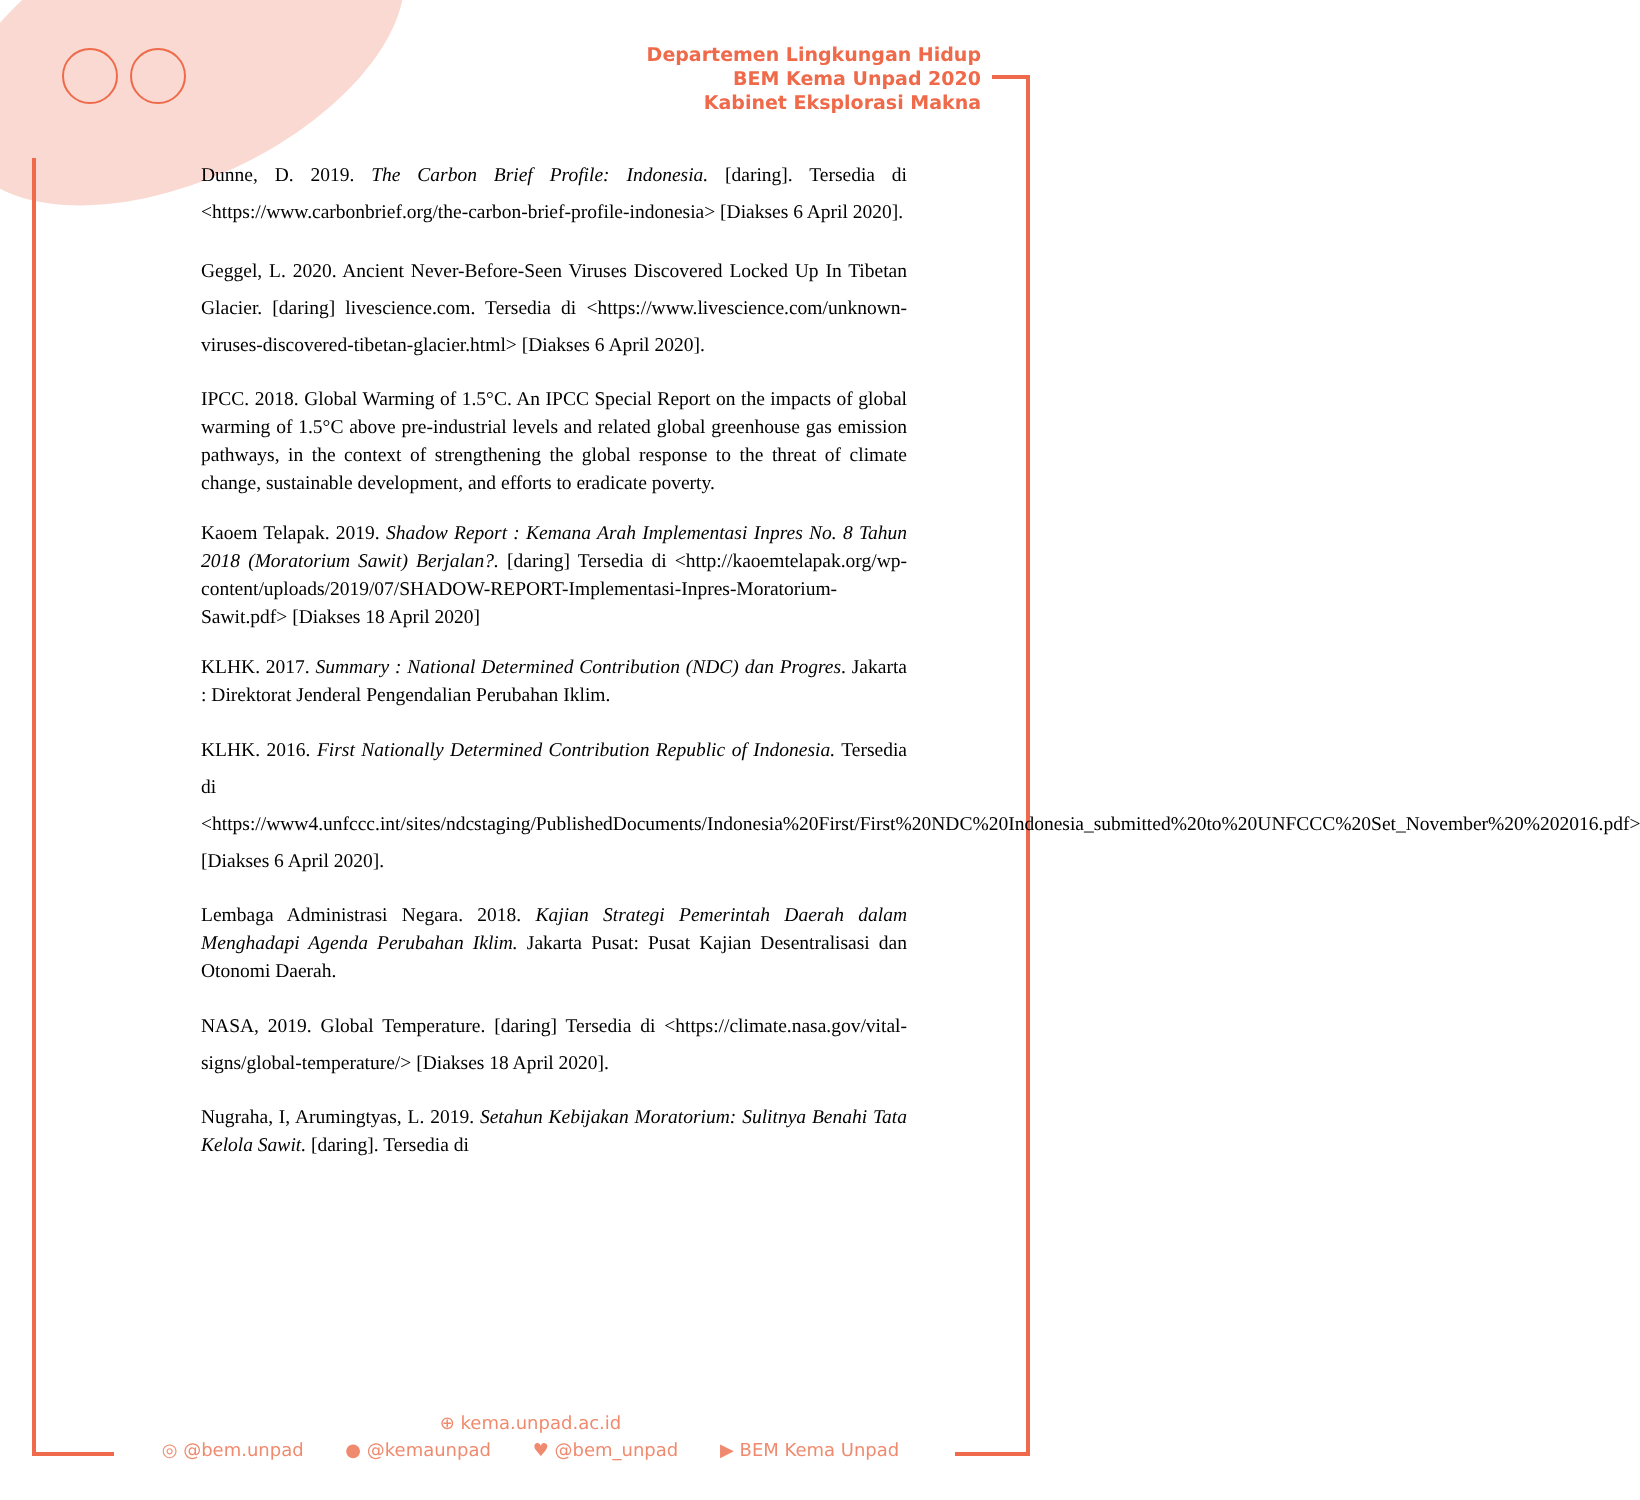Departemen Lingkungan Hidup
BEM Kema Unpad 2020
Kabinet Eksplorasi Makna
Dunne, D. 2019. The Carbon Brief Profile: Indonesia. [daring]. Tersedia di <https://www.carbonbrief.org/the-carbon-brief-profile-indonesia> [Diakses 6 April 2020].
Geggel, L. 2020. Ancient Never-Before-Seen Viruses Discovered Locked Up In Tibetan Glacier. [daring] livescience.com. Tersedia di <https://www.livescience.com/unknown-viruses-discovered-tibetan-glacier.html> [Diakses 6 April 2020].
IPCC. 2018. Global Warming of 1.5°C. An IPCC Special Report on the impacts of global warming of 1.5°C above pre-industrial levels and related global greenhouse gas emission pathways, in the context of strengthening the global response to the threat of climate change, sustainable development, and efforts to eradicate poverty.
Kaoem Telapak. 2019. Shadow Report : Kemana Arah Implementasi Inpres No. 8 Tahun 2018 (Moratorium Sawit) Berjalan?. [daring] Tersedia di <http://kaoemtelapak.org/wp-content/uploads/2019/07/SHADOW-REPORT-Implementasi-Inpres-Moratorium-Sawit.pdf> [Diakses 18 April 2020]
KLHK. 2017. Summary : National Determined Contribution (NDC) dan Progres. Jakarta : Direktorat Jenderal Pengendalian Perubahan Iklim.
KLHK. 2016. First Nationally Determined Contribution Republic of Indonesia. Tersedia di <https://www4.unfccc.int/sites/ndcstaging/PublishedDocuments/Indonesia%20First/First%20NDC%20Indonesia_submitted%20to%20UNFCCC%20Set_November%20%202016.pdf> [Diakses 6 April 2020].
Lembaga Administrasi Negara. 2018. Kajian Strategi Pemerintah Daerah dalam Menghadapi Agenda Perubahan Iklim. Jakarta Pusat: Pusat Kajian Desentralisasi dan Otonomi Daerah.
NASA, 2019. Global Temperature. [daring] Tersedia di <https://climate.nasa.gov/vital-signs/global-temperature/> [Diakses 18 April 2020].
Nugraha, I, Arumingtyas, L. 2019. Setahun Kebijakan Moratorium: Sulitnya Benahi Tata Kelola Sawit. [daring]. Tersedia di
⊕ kema.unpad.ac.id
◎ @bem.unpad ● @kemaunpad ♥ @bem_unpad ▶ BEM Kema Unpad